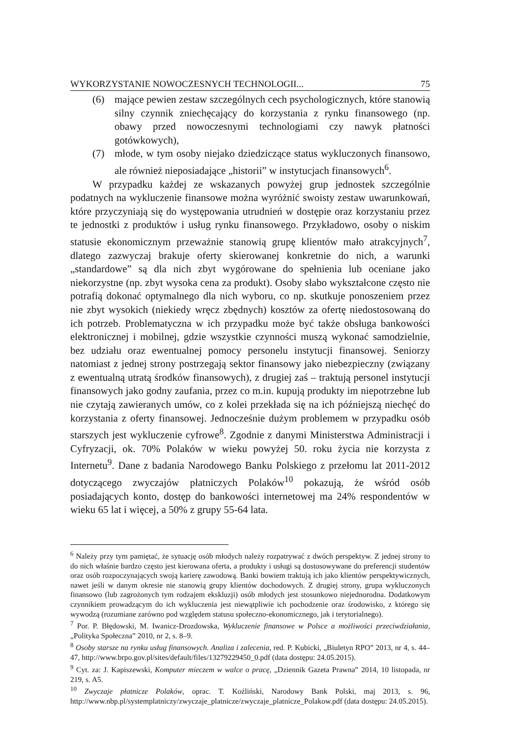WYKORZYSTANIE NOWOCZESNYCH TECHNOLOGII... 75
(6) mające pewien zestaw szczególnych cech psychologicznych, które stanowią silny czynnik zniechęcający do korzystania z rynku finansowego (np. obawy przed nowoczesnymi technologiami czy nawyk płatności gotówkowych),
(7) młode, w tym osoby niejako dziedziczące status wykluczonych finansowo, ale również nieposiadające „historii” w instytucjach finansowych<sup>6</sup>.
W przypadku każdej ze wskazanych powyżej grup jednostek szczególnie podatnych na wykluczenie finansowe można wyróżnić swoisty zestaw uwarunkowań, które przyczyniają się do występowania utrudnień w dostępie oraz korzystaniu przez te jednostki z produktów i usług rynku finansowego. Przykładowo, osoby o niskim statusie ekonomicznym przeważnie stanowią grupę klientów mało atrakcyjnych<sup>7</sup>, dlatego zazwyczaj brakuje oferty skierowanej konkretnie do nich, a warunki „standardowe” są dla nich zbyt wygórowane do spełnienia lub oceniane jako niekorzystne (np. zbyt wysoka cena za produkt). Osoby słabo wykształcone często nie potrafią dokonać optymalnego dla nich wyboru, co np. skutkuje ponoszeniem przez nie zbyt wysokich (niekiedy wręcz zbędnych) kosztów za ofertę niedostosowaną do ich potrzeb. Problematyczna w ich przypadku może być także obsługa bankowości elektronicznej i mobilnej, gdzie wszystkie czynności muszą wykonać samodzielnie, bez udziału oraz ewentualnej pomocy personelu instytucji finansowej. Seniorzy natomiast z jednej strony postrzegają sektor finansowy jako niebezpieczny (związany z ewentualną utratą środków finansowych), z drugiej zaś – traktują personel instytucji finansowych jako godny zaufania, przez co m.in. kupują produkty im niepotrzebne lub nie czytają zawieranych umów, co z kolei przekłada się na ich późniejszą niechęć do korzystania z oferty finansowej. Jednocześnie dużym problemem w przypadku osób starszych jest wykluczenie cyfrowe<sup>8</sup>. Zgodnie z danymi Ministerstwa Administracji i Cyfryzacji, ok. 70% Polaków w wieku powyżej 50. roku życia nie korzysta z Internetu<sup>9</sup>. Dane z badania Narodowego Banku Polskiego z przełomu lat 2011-2012 dotyczącego zwyczajów płatniczych Polaków<sup>10</sup> pokazują, że wśród osób posiadających konto, dostęp do bankowości internetowej ma 24% respondentów w wieku 65 lat i więcej, a 50% z grupy 55-64 lata.
<sup>6</sup> Należy przy tym pamiętać, że sytuację osób młodych należy rozpatrywać z dwóch perspektyw. Z jednej strony to do nich właśnie bardzo często jest kierowana oferta, a produkty i usługi są dostosowywane do preferencji studentów oraz osób rozpoczynających swoją karierę zawodową. Banki bowiem traktują ich jako klientów perspektywicznych, nawet jeśli w danym okresie nie stanowią grupy klientów dochodowych. Z drugiej strony, grupa wykluczonych finansowo (lub zagrożonych tym rodzajem ekskluzji) osób młodych jest stosunkowo niejednorodna. Dodatkowym czynnikiem prowadzącym do ich wykluczenia jest niewątpliwie ich pochodzenie oraz środowisko, z którego się wywodzą (rozumiane zarówno pod względem statusu społeczno-ekonomicznego, jak i terytorialnego).
<sup>7</sup> Por. P. Błędowski, M. Iwanicz-Drozdowska, Wykluczenie finansowe w Polsce a możliwości przeciwdziałania, „Polityka Społeczna” 2010, nr 2, s. 8–9.
<sup>8</sup> Osoby starsze na rynku usług finansowych. Analiza i zalecenia, red. P. Kubicki, „Biuletyn RPO” 2013, nr 4, s. 44–47, http://www.brpo.gov.pl/sites/default/files/13279229450_0.pdf (data dostępu: 24.05.2015).
<sup>9</sup> Cyt. za: J. Kapiszewski, Komputer mieczem w walce o pracę, „Dziennik Gazeta Prawna” 2014, 10 listopada, nr 219, s. A5.
<sup>10</sup> Zwyczaje płatnicze Polaków, oprac. T. Koźliński, Narodowy Bank Polski, maj 2013, s. 96, http://www.nbp.pl/systemplatniczy/zwyczaje_platnicze/zwyczaje_platnicze_Polakow.pdf (data dostępu: 24.05.2015).